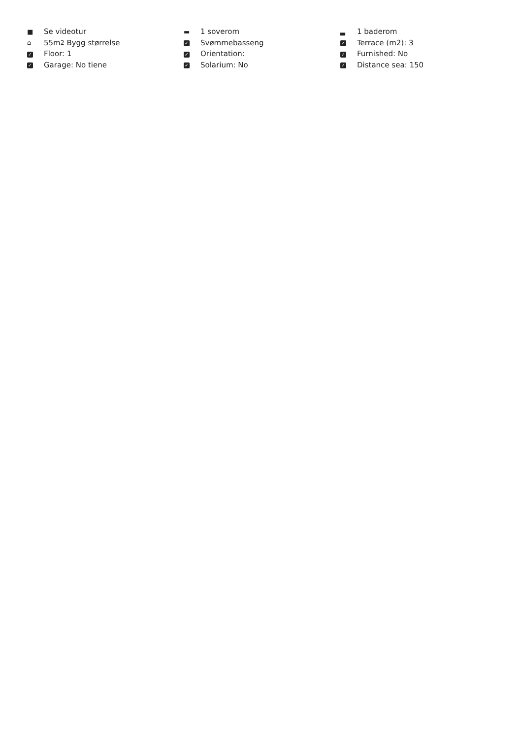■ Se videotur
⌂ 55m<sup>2</sup> Bygg størrelse
✓ Floor: 1
✓ Garage: No tiene
▬ 1 soverom
✓ Svømmebasseng
✓ Orientation:
✓ Solarium: No
▃ 1 baderom
✓ Terrace (m2): 3
✓ Furnished: No
✓ Distance sea: 150